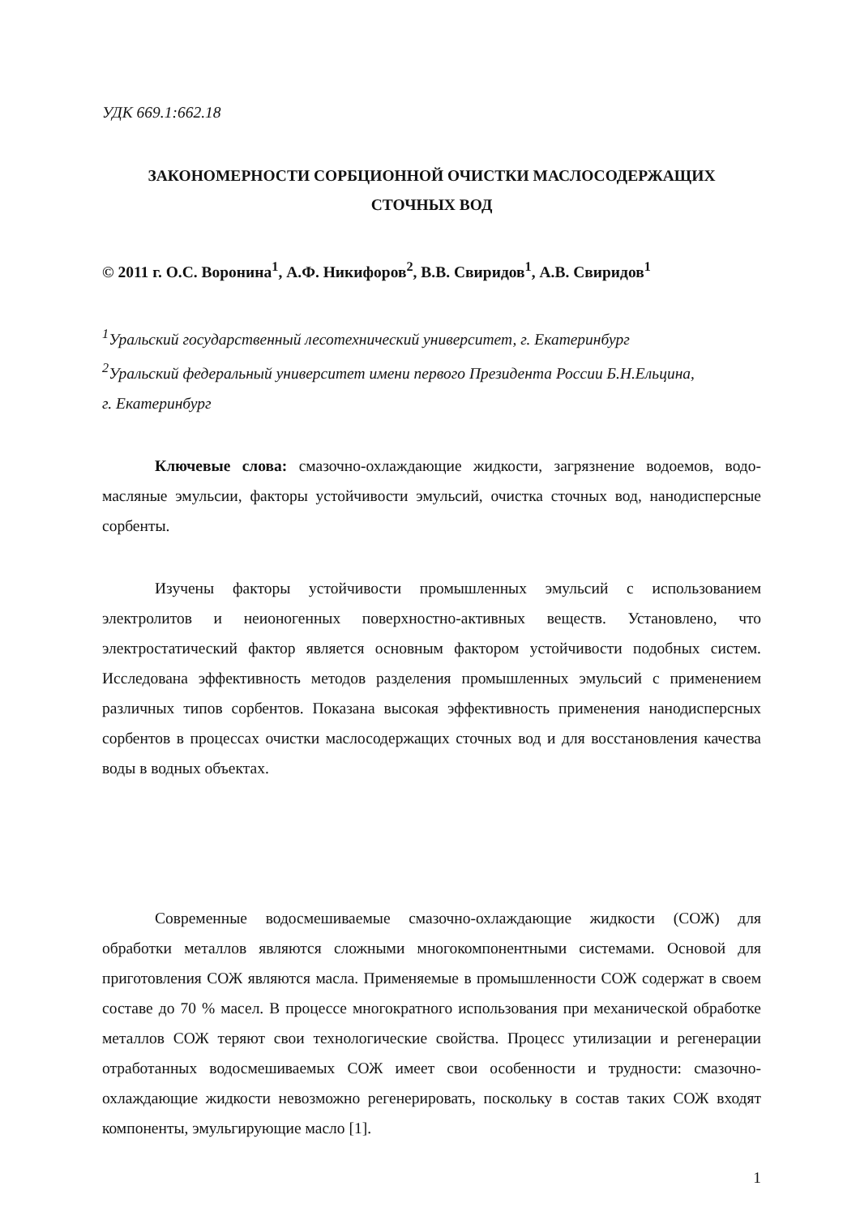УДК 669.1:662.18
ЗАКОНОМЕРНОСТИ СОРБЦИОННОЙ ОЧИСТКИ МАСЛОСОДЕРЖАЩИХ
СТОЧНЫХ ВОД
© 2011 г. О.С. Воронина<sup>1</sup>, А.Ф. Никифоров<sup>2</sup>, В.В. Свиридов<sup>1</sup>, А.В. Свиридов<sup>1</sup>
<sup>1</sup> Уральский государственный лесотехнический университет, г. Екатеринбург
<sup>2</sup> Уральский федеральный университет имени первого Президента России Б.Н.Ельцина,
г. Екатеринбург
Ключевые слова: смазочно-охлаждающие жидкости, загрязнение водоемов, водо-масляные эмульсии, факторы устойчивости эмульсий, очистка сточных вод, нанодисперсные сорбенты.
Изучены факторы устойчивости промышленных эмульсий с использованием электролитов и неионогенных поверхностно-активных веществ. Установлено, что электростатический фактор является основным фактором устойчивости подобных систем. Исследована эффективность методов разделения промышленных эмульсий с применением различных типов сорбентов. Показана высокая эффективность применения нанодисперсных сорбентов в процессах очистки маслосодержащих сточных вод и для восстановления качества воды в водных объектах.
Современные водосмешиваемые смазочно-охлаждающие жидкости (СОЖ) для обработки металлов являются сложными многокомпонентными системами. Основой для приготовления СОЖ являются масла. Применяемые в промышленности СОЖ содержат в своем составе до 70 % масел. В процессе многократного использования при механической обработке металлов СОЖ теряют свои технологические свойства. Процесс утилизации и регенерации отработанных водосмешиваемых СОЖ имеет свои особенности и трудности: смазочно-охлаждающие жидкости невозможно регенерировать, поскольку в состав таких СОЖ входят компоненты, эмульгирующие масло [1].
1